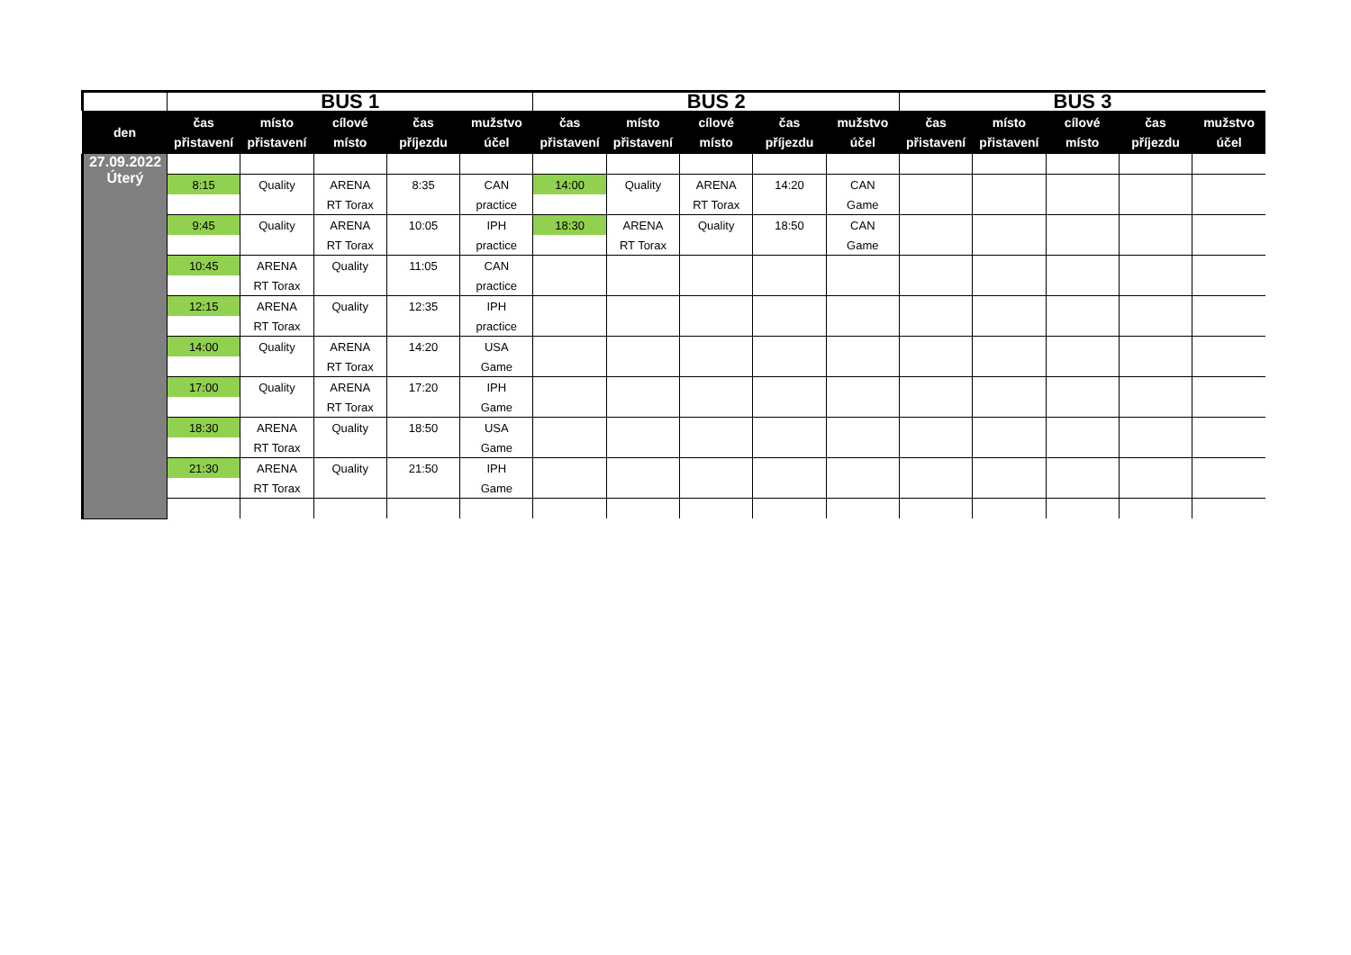| | BUS 1 | | | | | BUS 2 | | | | | BUS 3 | | | | |
| --- | --- | --- | --- | --- | --- | --- | --- | --- | --- | --- | --- | --- | --- | --- | --- |
| den | čas přistavení | místo přistavení | cílové místo | čas příjezdu | mužstvo účel | čas přistavení | místo přistavení | cílové místo | čas příjezdu | mužstvo účel | čas přistavení | místo přistavení | cílové místo | čas příjezdu | mužstvo účel |
| 27.09.2022 Úterý | | | | | | | | | | | | | | | |
| | 8:15 | Quality | ARENA | 8:35 | CAN | 14:00 | Quality | ARENA | 14:20 | CAN | | | | | |
| | | | RT Torax | | practice | | | RT Torax | | Game | | | | | |
| | 9:45 | Quality | ARENA | 10:05 | IPH | 18:30 | ARENA | Quality | 18:50 | CAN | | | | | |
| | | | RT Torax | | practice | | RT Torax | | | Game | | | | | |
| | 10:45 | ARENA | Quality | 11:05 | CAN | | | | | | | | | | |
| | | RT Torax | | | practice | | | | | | | | | | |
| | 12:15 | ARENA | Quality | 12:35 | IPH | | | | | | | | | | |
| | | RT Torax | | | practice | | | | | | | | | | |
| | 14:00 | Quality | ARENA | 14:20 | USA | | | | | | | | | | |
| | | | RT Torax | | Game | | | | | | | | | | |
| | 17:00 | Quality | ARENA | 17:20 | IPH | | | | | | | | | | |
| | | | RT Torax | | Game | | | | | | | | | | |
| | 18:30 | ARENA | Quality | 18:50 | USA | | | | | | | | | | |
| | | RT Torax | | | Game | | | | | | | | | | |
| | 21:30 | ARENA | Quality | 21:50 | IPH | | | | | | | | | | |
| | | RT Torax | | | Game | | | | | | | | | | |